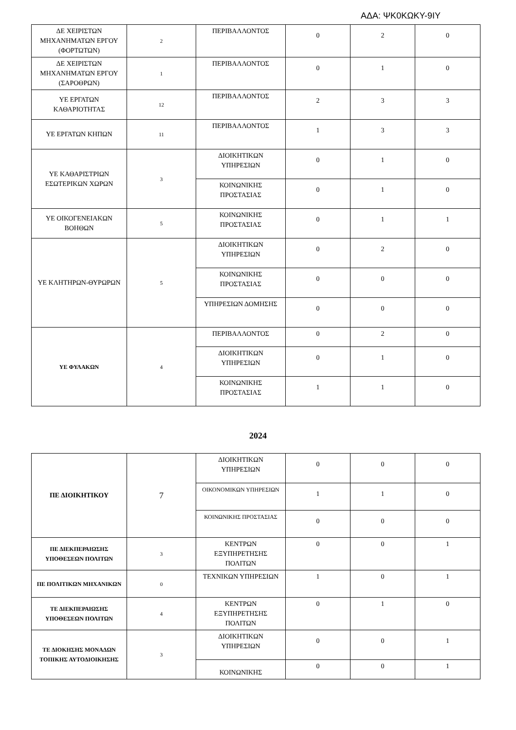ΑΔΑ: ΨΚ0ΚΩΚΥ-9ΙΥ
| ΔΕ ΧΕΙΡΙΣΤΩΝ ΜΗΧΑΝΗΜΑΤΩΝ ΕΡΓΟΥ (ΦΟΡΤΩΤΩΝ) | 2 | ΠΕΡΙΒΑΛΛΟΝΤΟΣ | 0 | 2 | 0 |
| ΔΕ ΧΕΙΡΙΣΤΩΝ ΜΗΧΑΝΗΜΑΤΩΝ ΕΡΓΟΥ (ΣΑΡΟΘΡΩΝ) | 1 | ΠΕΡΙΒΑΛΛΟΝΤΟΣ | 0 | 1 | 0 |
| ΥΕ ΕΡΓΑΤΩΝ ΚΑΘΑΡΙΟΤΗΤΑΣ | 12 | ΠΕΡΙΒΑΛΛΟΝΤΟΣ | 2 | 3 | 3 |
| ΥΕ ΕΡΓΑΤΩΝ ΚΗΠΩΝ | 11 | ΠΕΡΙΒΑΛΛΟΝΤΟΣ | 1 | 3 | 3 |
| ΥΕ ΚΑΘΑΡΙΣΤΡΙΩΝ ΕΣΩΤΕΡΙΚΩΝ ΧΩΡΩΝ | 3 | ΔΙΟΙΚΗΤΙΚΩΝ ΥΠΗΡΕΣΙΩΝ | 0 | 1 | 0 |
| | | ΚΟΙΝΩΝΙΚΗΣ ΠΡΟΣΤΑΣΙΑΣ | 0 | 1 | 0 |
| ΥΕ ΟΙΚΟΓΕΝΕΙΑΚΩΝ ΒΟΗΘΩΝ | 5 | ΚΟΙΝΩΝΙΚΗΣ ΠΡΟΣΤΑΣΙΑΣ | 0 | 1 | 1 |
| ΥΕ ΚΛΗΤΗΡΩΝ-ΘΥΡΩΡΩΝ | 5 | ΔΙΟΙΚΗΤΙΚΩΝ ΥΠΗΡΕΣΙΩΝ | 0 | 2 | 0 |
| | | ΚΟΙΝΩΝΙΚΗΣ ΠΡΟΣΤΑΣΙΑΣ | 0 | 0 | 0 |
| | | ΥΠΗΡΕΣΙΩΝ ΔΟΜΗΣΗΣ | 0 | 0 | 0 |
| ΥΕ ΦΥΛΑΚΩΝ | 4 | ΠΕΡΙΒΑΛΛΟΝΤΟΣ | 0 | 2 | 0 |
| | | ΔΙΟΙΚΗΤΙΚΩΝ ΥΠΗΡΕΣΙΩΝ | 0 | 1 | 0 |
| | | ΚΟΙΝΩΝΙΚΗΣ ΠΡΟΣΤΑΣΙΑΣ | 1 | 1 | 0 |
2024
| ΠΕ ΔΙΟΙΚΗΤΙΚΟΥ | 7 | ΔΙΟΙΚΗΤΙΚΩΝ ΥΠΗΡΕΣΙΩΝ | 0 | 0 | 0 |
| | | ΟΙΚΟΝΟΜΙΚΩΝ ΥΠΗΡΕΣΙΩΝ | 1 | 1 | 0 |
| | | ΚΟΙΝΩΝΙΚΗΣ ΠΡΟΣΤΑΣΙΑΣ | 0 | 0 | 0 |
| ΠΕ ΔΙΕΚΠΕΡΑΙΩΣΗΣ ΥΠΟΘΕΣΕΩΝ ΠΟΛΙΤΩΝ | 3 | ΚΕΝΤΡΩΝ ΕΞΥΠΗΡΕΤΗΣΗΣ ΠΟΛΙΤΩΝ | 0 | 0 | 1 |
| ΠΕ ΠΟΛΙΤΙΚΩΝ ΜΗΧΑΝΙΚΩΝ | 0 | ΤΕΧΝΙΚΩΝ ΥΠΗΡΕΣΙΩΝ | 1 | 0 | 1 |
| ΤΕ ΔΙΕΚΠΕΡΑΙΩΣΗΣ ΥΠΟΘΕΣΕΩΝ ΠΟΛΙΤΩΝ | 4 | ΚΕΝΤΡΩΝ ΕΞΥΠΗΡΕΤΗΣΗΣ ΠΟΛΙΤΩΝ | 0 | 1 | 0 |
| ΤΕ ΔΙΟΚΗΣΗΣ ΜΟΝΑΔΩΝ ΤΟΠΙΚΗΣ ΑΥΤΟΔΙΟΙΚΗΣΗΣ | 3 | ΔΙΟΙΚΗΤΙΚΩΝ ΥΠΗΡΕΣΙΩΝ | 0 | 0 | 1 |
| | | ΚΟΙΝΩΝΙΚΗΣ | 0 | 0 | 1 |